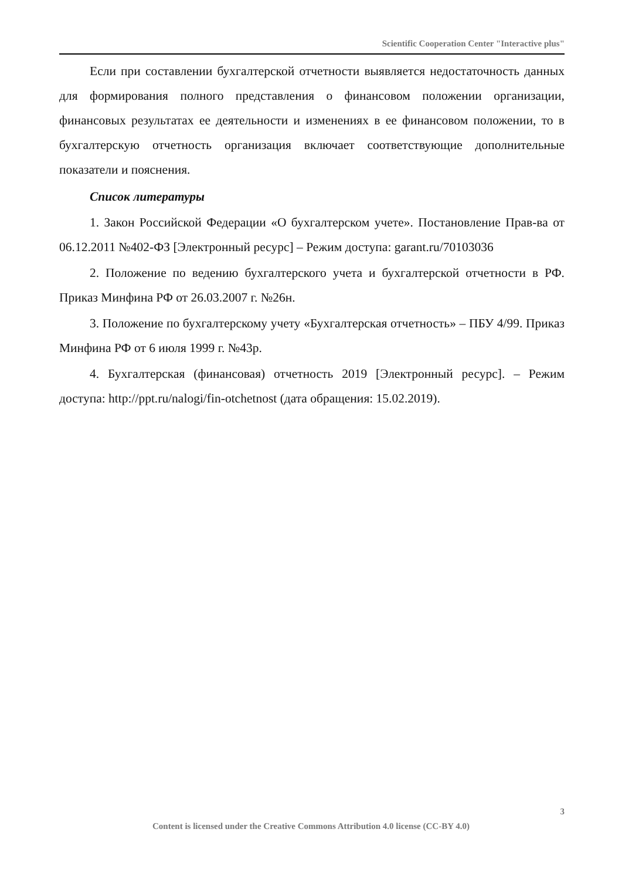Scientific Cooperation Center "Interactive plus"
Если при составлении бухгалтерской отчетности выявляется недостаточность данных для формирования полного представления о финансовом положении организации, финансовых результатах ее деятельности и изменениях в ее финансовом положении, то в бухгалтерскую отчетность организация включает соответствующие дополнительные показатели и пояснения.
Список литературы
1. Закон Российской Федерации «О бухгалтерском учете». Постановление Прав-ва от 06.12.2011 №402-ФЗ [Электронный ресурс] – Режим доступа: garant.ru/70103036
2. Положение по ведению бухгалтерского учета и бухгалтерской отчетности в РФ. Приказ Минфина РФ от 26.03.2007 г. №26н.
3. Положение по бухгалтерскому учету «Бухгалтерская отчетность» – ПБУ 4/99. Приказ Минфина РФ от 6 июля 1999 г. №43р.
4. Бухгалтерская (финансовая) отчетность 2019 [Электронный ресурс]. – Режим доступа: http://ppt.ru/nalogi/fin-otchetnost (дата обращения: 15.02.2019).
3
Content is licensed under the Creative Commons Attribution 4.0 license (CC-BY 4.0)